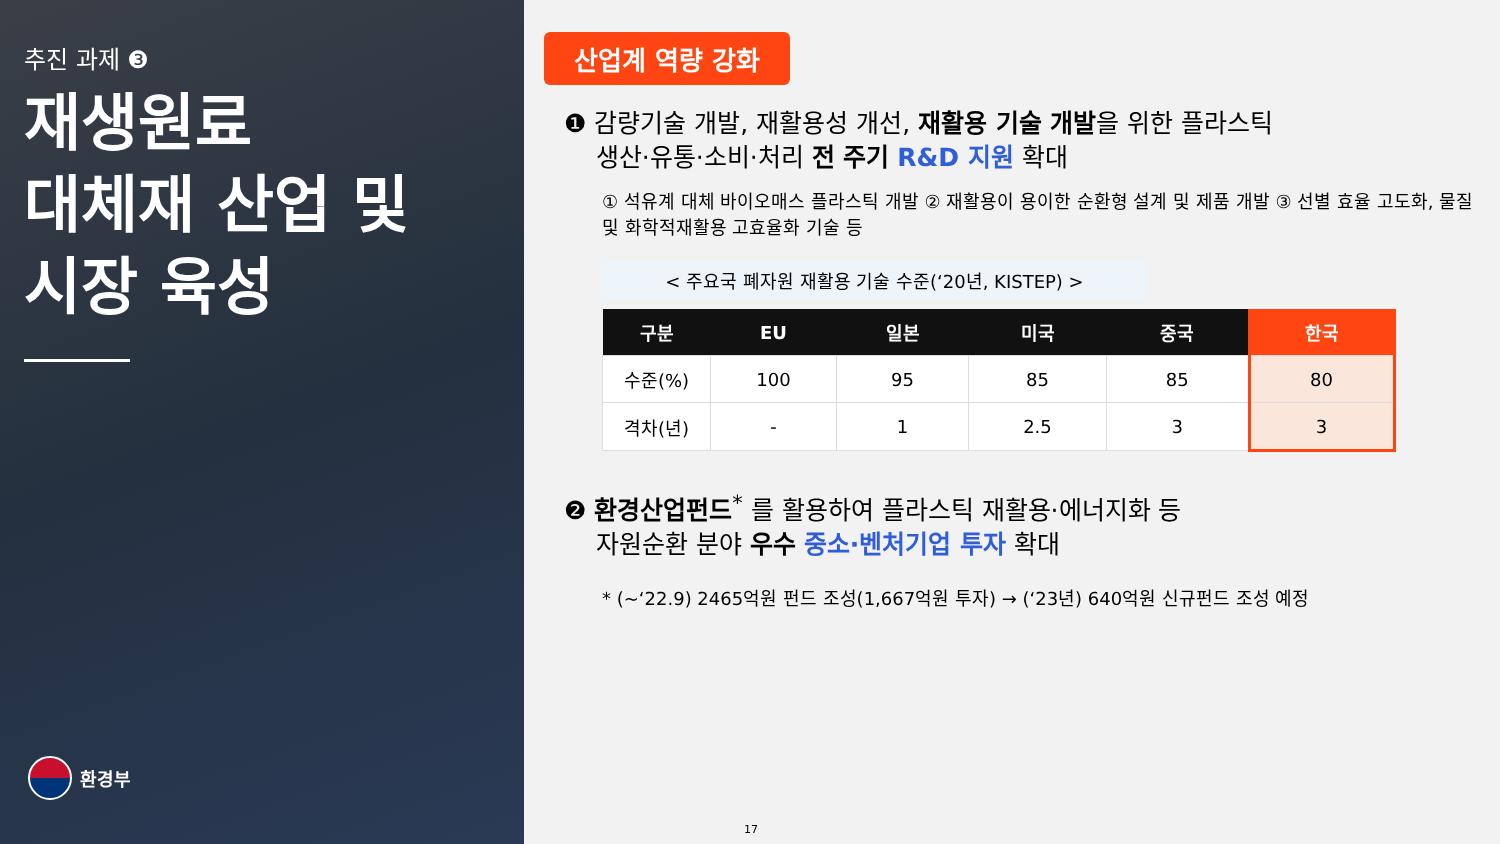추진 과제 ❸
재생원료
대체재 산업 및
시장 육성
환경부
산업계 역량 강화
❶ 감량기술 개발, 재활용성 개선, 재활용 기술 개발을 위한 플라스틱
생산·유통·소비·처리 전 주기 R&D 지원 확대
① 석유계 대체 바이오매스 플라스틱 개발 ② 재활용이 용이한 순환형 설계 및 제품 개발 ③ 선별 효율 고도화, 물질 및 화학적재활용 고효율화 기술 등
< 주요국 폐자원 재활용 기술 수준(‘20년, KISTEP) >
| 구분 | EU | 일본 | 미국 | 중국 | 한국 |
| --- | --- | --- | --- | --- | --- |
| 수준(%) | 100 | 95 | 85 | 85 | 80 |
| 격차(년) | - | 1 | 2.5 | 3 | 3 |
❷ 환경산업펀드<sup>*</sup> 를 활용하여 플라스틱 재활용·에너지화 등
자원순환 분야 우수 중소·벤처기업 투자 확대
* (~‘22.9) 2465억원 펀드 조성(1,667억원 투자) → (‘23년) 640억원 신규펀드 조성 예정
17